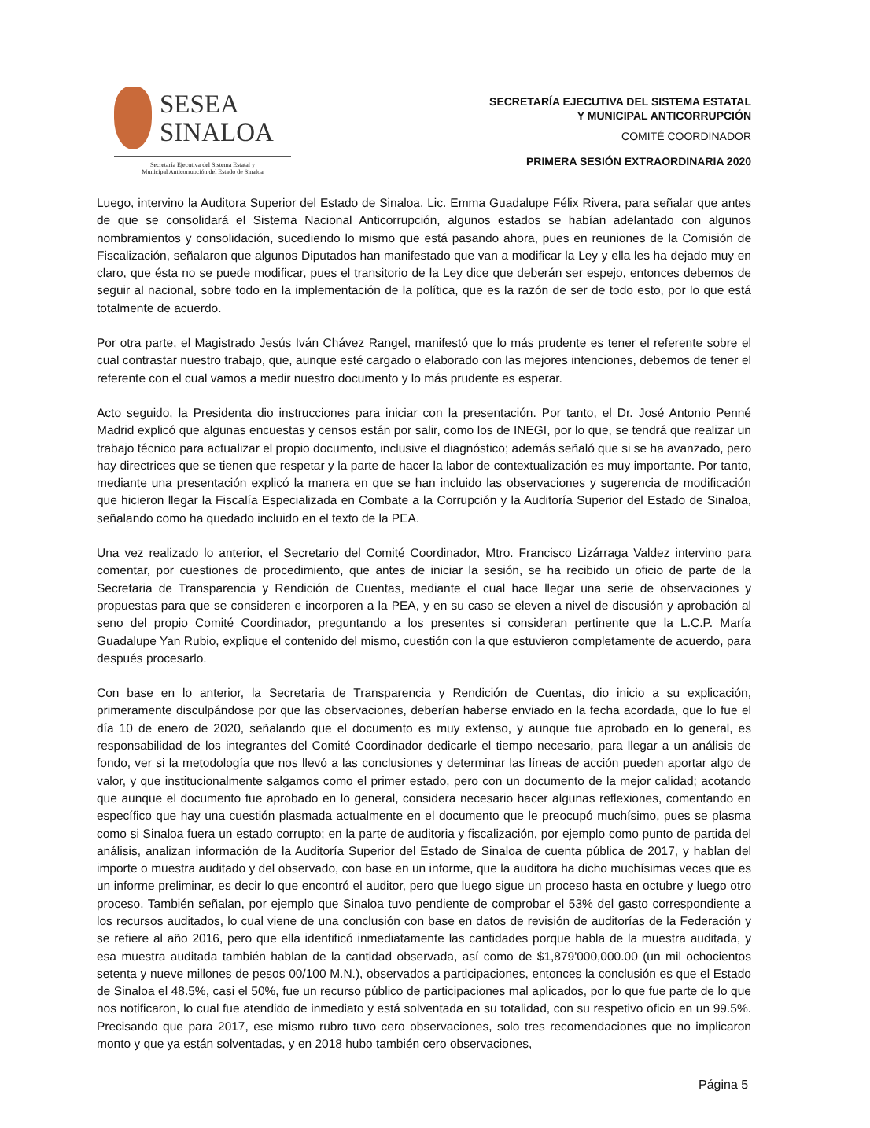SESEA
SINALOA
Secretaría Ejecutiva del Sistema Estatal y
Municipal Anticorrupción del Estado de Sinaloa
SECRETARÍA EJECUTIVA DEL SISTEMA ESTATAL
Y MUNICIPAL ANTICORRUPCIÓN
COMITÉ COORDINADOR
PRIMERA SESIÓN EXTRAORDINARIA 2020
Luego, intervino la Auditora Superior del Estado de Sinaloa, Lic. Emma Guadalupe Félix Rivera, para señalar que antes de que se consolidará el Sistema Nacional Anticorrupción, algunos estados se habían adelantado con algunos nombramientos y consolidación, sucediendo lo mismo que está pasando ahora, pues en reuniones de la Comisión de Fiscalización, señalaron que algunos Diputados han manifestado que van a modificar la Ley y ella les ha dejado muy en claro, que ésta no se puede modificar, pues el transitorio de la Ley dice que deberán ser espejo, entonces debemos de seguir al nacional, sobre todo en la implementación de la política, que es la razón de ser de todo esto, por lo que está totalmente de acuerdo.
Por otra parte, el Magistrado Jesús Iván Chávez Rangel, manifestó que lo más prudente es tener el referente sobre el cual contrastar nuestro trabajo, que, aunque esté cargado o elaborado con las mejores intenciones, debemos de tener el referente con el cual vamos a medir nuestro documento y lo más prudente es esperar.
Acto seguido, la Presidenta dio instrucciones para iniciar con la presentación. Por tanto, el Dr. José Antonio Penné Madrid explicó que algunas encuestas y censos están por salir, como los de INEGI, por lo que, se tendrá que realizar un trabajo técnico para actualizar el propio documento, inclusive el diagnóstico; además señaló que si se ha avanzado, pero hay directrices que se tienen que respetar y la parte de hacer la labor de contextualización es muy importante. Por tanto, mediante una presentación explicó la manera en que se han incluido las observaciones y sugerencia de modificación que hicieron llegar la Fiscalía Especializada en Combate a la Corrupción y la Auditoría Superior del Estado de Sinaloa, señalando como ha quedado incluido en el texto de la PEA.
Una vez realizado lo anterior, el Secretario del Comité Coordinador, Mtro. Francisco Lizárraga Valdez intervino para comentar, por cuestiones de procedimiento, que antes de iniciar la sesión, se ha recibido un oficio de parte de la Secretaria de Transparencia y Rendición de Cuentas, mediante el cual hace llegar una serie de observaciones y propuestas para que se consideren e incorporen a la PEA, y en su caso se eleven a nivel de discusión y aprobación al seno del propio Comité Coordinador, preguntando a los presentes si consideran pertinente que la L.C.P. María Guadalupe Yan Rubio, explique el contenido del mismo, cuestión con la que estuvieron completamente de acuerdo, para después procesarlo.
Con base en lo anterior, la Secretaria de Transparencia y Rendición de Cuentas, dio inicio a su explicación, primeramente disculpándose por que las observaciones, deberían haberse enviado en la fecha acordada, que lo fue el día 10 de enero de 2020, señalando que el documento es muy extenso, y aunque fue aprobado en lo general, es responsabilidad de los integrantes del Comité Coordinador dedicarle el tiempo necesario, para llegar a un análisis de fondo, ver si la metodología que nos llevó a las conclusiones y determinar las líneas de acción pueden aportar algo de valor, y que institucionalmente salgamos como el primer estado, pero con un documento de la mejor calidad; acotando que aunque el documento fue aprobado en lo general, considera necesario hacer algunas reflexiones, comentando en específico que hay una cuestión plasmada actualmente en el documento que le preocupó muchísimo, pues se plasma como si Sinaloa fuera un estado corrupto; en la parte de auditoria y fiscalización, por ejemplo como punto de partida del análisis, analizan información de la Auditoría Superior del Estado de Sinaloa de cuenta pública de 2017, y hablan del importe o muestra auditado y del observado, con base en un informe, que la auditora ha dicho muchísimas veces que es un informe preliminar, es decir lo que encontró el auditor, pero que luego sigue un proceso hasta en octubre y luego otro proceso. También señalan, por ejemplo que Sinaloa tuvo pendiente de comprobar el 53% del gasto correspondiente a los recursos auditados, lo cual viene de una conclusión con base en datos de revisión de auditorías de la Federación y se refiere al año 2016, pero que ella identificó inmediatamente las cantidades porque habla de la muestra auditada, y esa muestra auditada también hablan de la cantidad observada, así como de $1,879'000,000.00 (un mil ochocientos setenta y nueve millones de pesos 00/100 M.N.), observados a participaciones, entonces la conclusión es que el Estado de Sinaloa el 48.5%, casi el 50%, fue un recurso público de participaciones mal aplicados, por lo que fue parte de lo que nos notificaron, lo cual fue atendido de inmediato y está solventada en su totalidad, con su respetivo oficio en un 99.5%. Precisando que para 2017, ese mismo rubro tuvo cero observaciones, solo tres recomendaciones que no implicaron monto y que ya están solventadas, y en 2018 hubo también cero observaciones,
Página 5